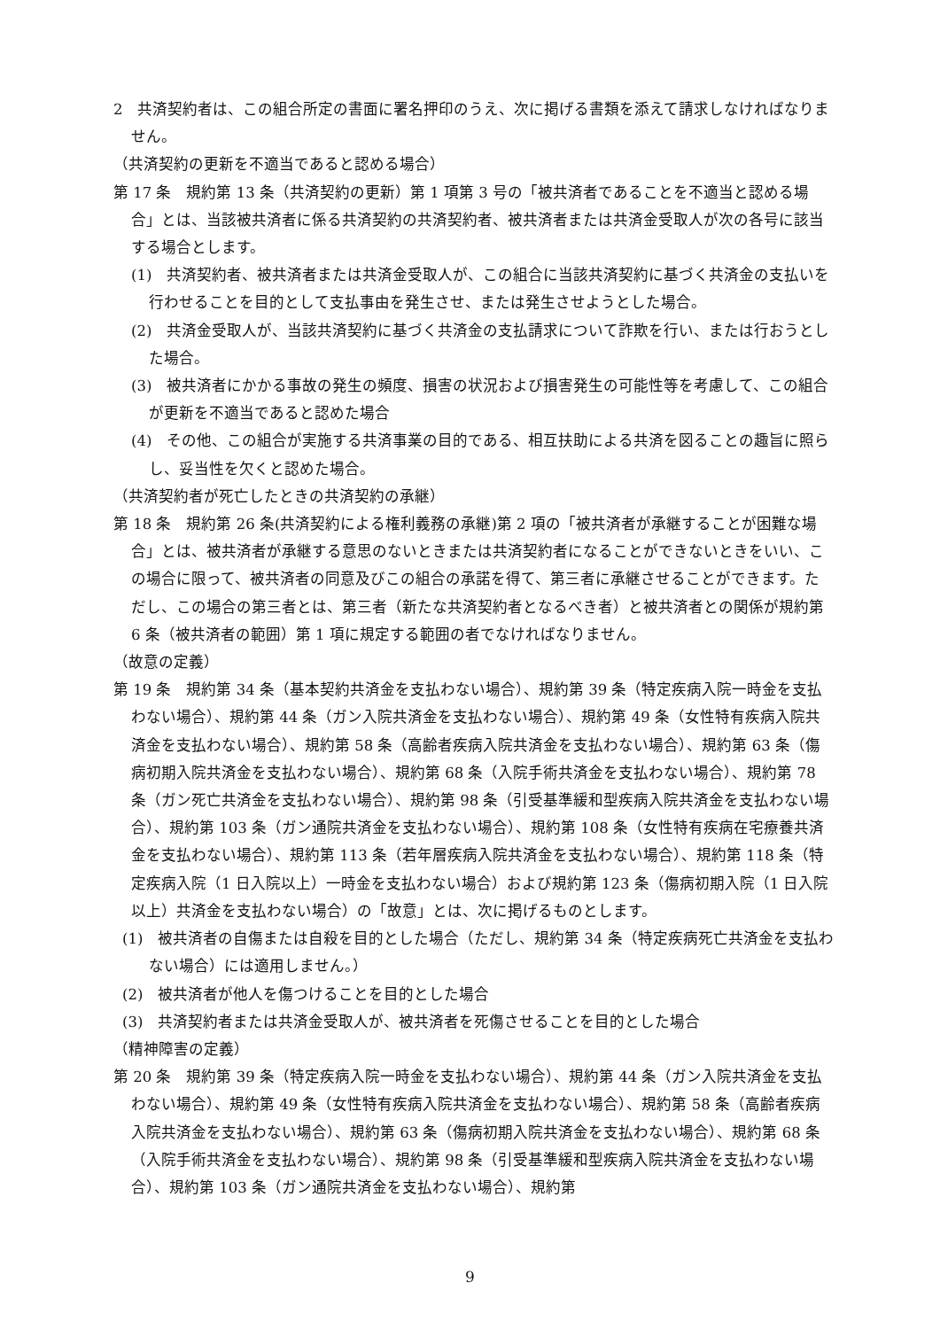2　共済契約者は、この組合所定の書面に署名押印のうえ、次に掲げる書類を添えて請求しなければなりません。
（共済契約の更新を不適当であると認める場合）
第 17 条　規約第 13 条（共済契約の更新）第 1 項第 3 号の「被共済者であることを不適当と認める場合」とは、当該被共済者に係る共済契約の共済契約者、被共済者または共済金受取人が次の各号に該当する場合とします。
(1)　共済契約者、被共済者または共済金受取人が、この組合に当該共済契約に基づく共済金の支払いを行わせることを目的として支払事由を発生させ、または発生させようとした場合。
(2)　共済金受取人が、当該共済契約に基づく共済金の支払請求について詐欺を行い、または行おうとした場合。
(3)　被共済者にかかる事故の発生の頻度、損害の状況および損害発生の可能性等を考慮して、この組合が更新を不適当であると認めた場合
(4)　その他、この組合が実施する共済事業の目的である、相互扶助による共済を図ることの趣旨に照らし、妥当性を欠くと認めた場合。
（共済契約者が死亡したときの共済契約の承継）
第 18 条　規約第 26 条(共済契約による権利義務の承継)第 2 項の「被共済者が承継することが困難な場合」とは、被共済者が承継する意思のないときまたは共済契約者になることができないときをいい、この場合に限って、被共済者の同意及びこの組合の承諾を得て、第三者に承継させることができます。ただし、この場合の第三者とは、第三者（新たな共済契約者となるべき者）と被共済者との関係が規約第 6 条（被共済者の範囲）第 1 項に規定する範囲の者でなければなりません。
（故意の定義）
第 19 条　規約第 34 条（基本契約共済金を支払わない場合）、規約第 39 条（特定疾病入院一時金を支払わない場合）、規約第 44 条（ガン入院共済金を支払わない場合）、規約第 49 条（女性特有疾病入院共済金を支払わない場合）、規約第 58 条（高齢者疾病入院共済金を支払わない場合）、規約第 63 条（傷病初期入院共済金を支払わない場合）、規約第 68 条（入院手術共済金を支払わない場合）、規約第 78 条（ガン死亡共済金を支払わない場合）、規約第 98 条（引受基準緩和型疾病入院共済金を支払わない場合）、規約第 103 条（ガン通院共済金を支払わない場合）、規約第 108 条（女性特有疾病在宅療養共済金を支払わない場合）、規約第 113 条（若年層疾病入院共済金を支払わない場合）、規約第 118 条（特定疾病入院（1 日入院以上）一時金を支払わない場合）および規約第 123 条（傷病初期入院（1 日入院以上）共済金を支払わない場合）の「故意」とは、次に掲げるものとします。
(1)　被共済者の自傷または自殺を目的とした場合（ただし、規約第 34 条（特定疾病死亡共済金を支払わない場合）には適用しません。）
(2)　被共済者が他人を傷つけることを目的とした場合
(3)　共済契約者または共済金受取人が、被共済者を死傷させることを目的とした場合
（精神障害の定義）
第 20 条　規約第 39 条（特定疾病入院一時金を支払わない場合）、規約第 44 条（ガン入院共済金を支払わない場合）、規約第 49 条（女性特有疾病入院共済金を支払わない場合）、規約第 58 条（高齢者疾病入院共済金を支払わない場合）、規約第 63 条（傷病初期入院共済金を支払わない場合）、規約第 68 条（入院手術共済金を支払わない場合）、規約第 98 条（引受基準緩和型疾病入院共済金を支払わない場合）、規約第 103 条（ガン通院共済金を支払わない場合）、規約第
9